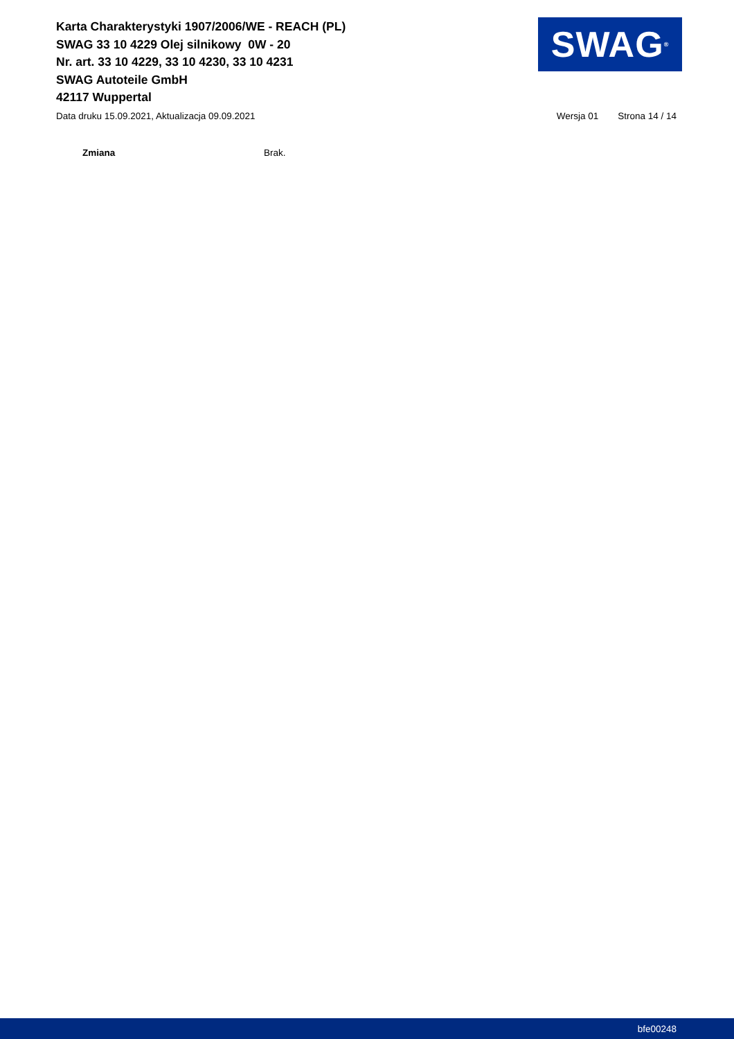Karta Charakterystyki 1907/2006/WE - REACH (PL)
SWAG 33 10 4229 Olej silnikowy 0W - 20
Nr. art. 33 10 4229, 33 10 4230, 33 10 4231
SWAG Autoteile GmbH
42117 Wuppertal
SWAG<sup>®</sup>
Data druku 15.09.2021, Aktualizacja 09.09.2021 Wersja 01 Strona 14 / 14
Zmiana Brak.
bfe00248